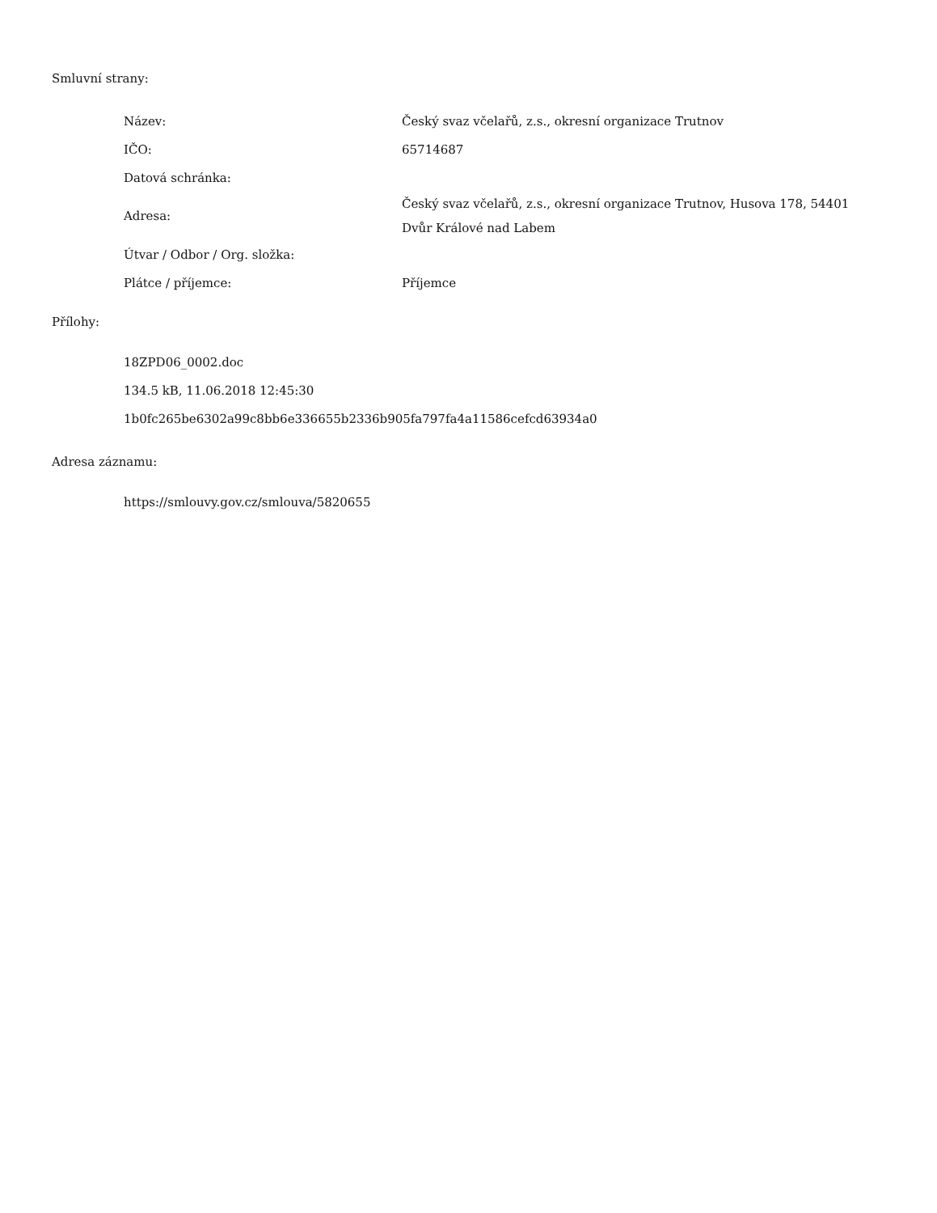Smluvní strany:
| Název: | Český svaz včelařů, z.s., okresní organizace Trutnov |
| IČO: | 65714687 |
| Datová schránka: | |
| Adresa: | Český svaz včelařů, z.s., okresní organizace Trutnov, Husova 178, 54401 Dvůr Králové nad Labem |
| Útvar / Odbor / Org. složka: | |
| Plátce / příjemce: | Příjemce |
Přílohy:
18ZPD06_0002.doc
134.5 kB, 11.06.2018 12:45:30
1b0fc265be6302a99c8bb6e336655b2336b905fa797fa4a11586cefcd63934a0
Adresa záznamu:
https://smlouvy.gov.cz/smlouva/5820655